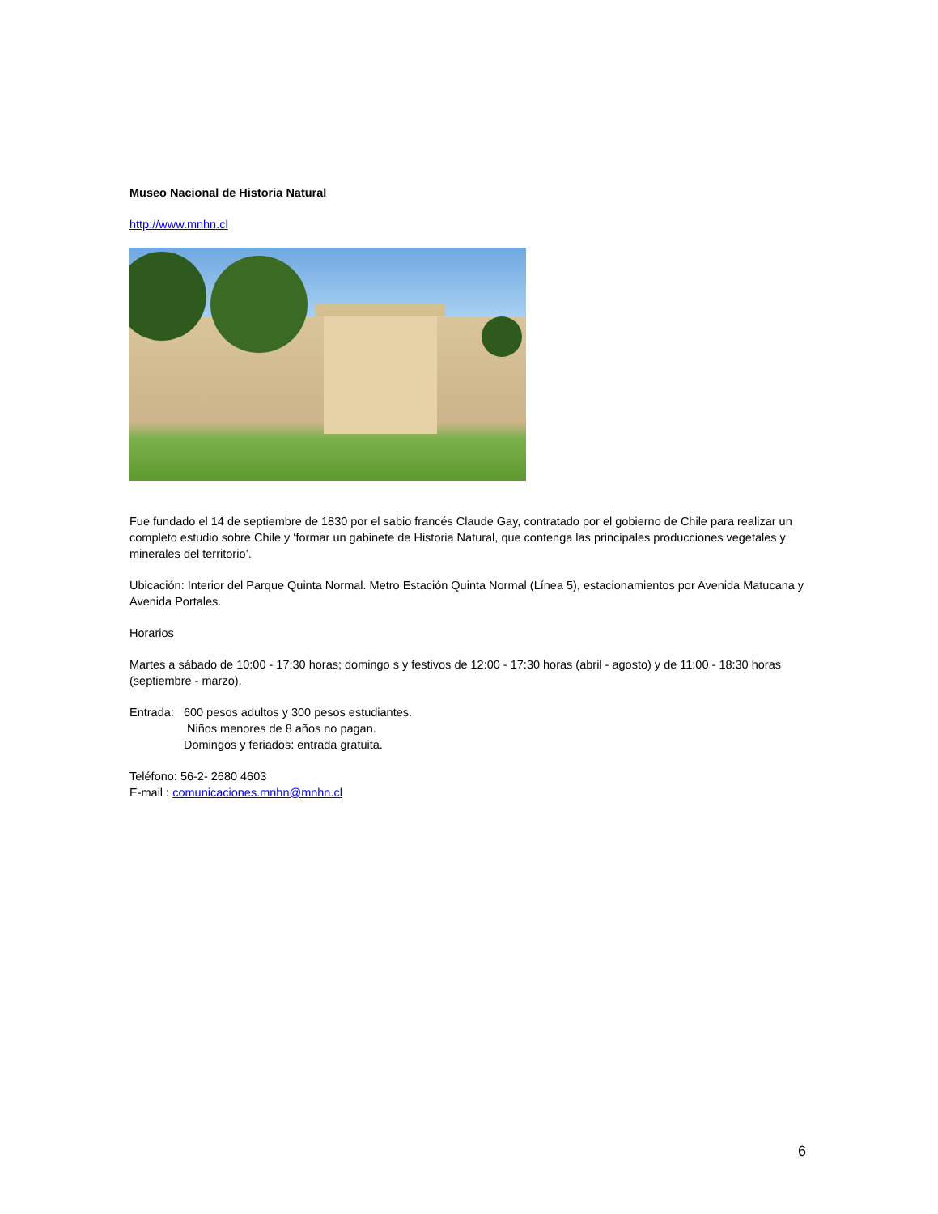Museo Nacional de Historia Natural
http://www.mnhn.cl
Fue fundado el 14 de septiembre de 1830 por el sabio francés Claude Gay, contratado por el gobierno de Chile para realizar un completo estudio sobre Chile y ‘formar un gabinete de Historia Natural, que contenga las principales producciones vegetales y minerales del territorio’.
Ubicación: Interior del Parque Quinta Normal. Metro Estación Quinta Normal (Línea 5), estacionamientos por Avenida Matucana y Avenida Portales.
Horarios
Martes a sábado de 10:00 - 17:30 horas; domingo s y festivos de 12:00 - 17:30 horas (abril - agosto) y de 11:00 - 18:30 horas (septiembre - marzo).
Entrada: 600 pesos adultos y 300 pesos estudiantes.
Niños menores de 8 años no pagan.
Domingos y feriados: entrada gratuita.
Teléfono: 56-2- 2680 4603
E-mail : comunicaciones.mnhn@mnhn.cl
6